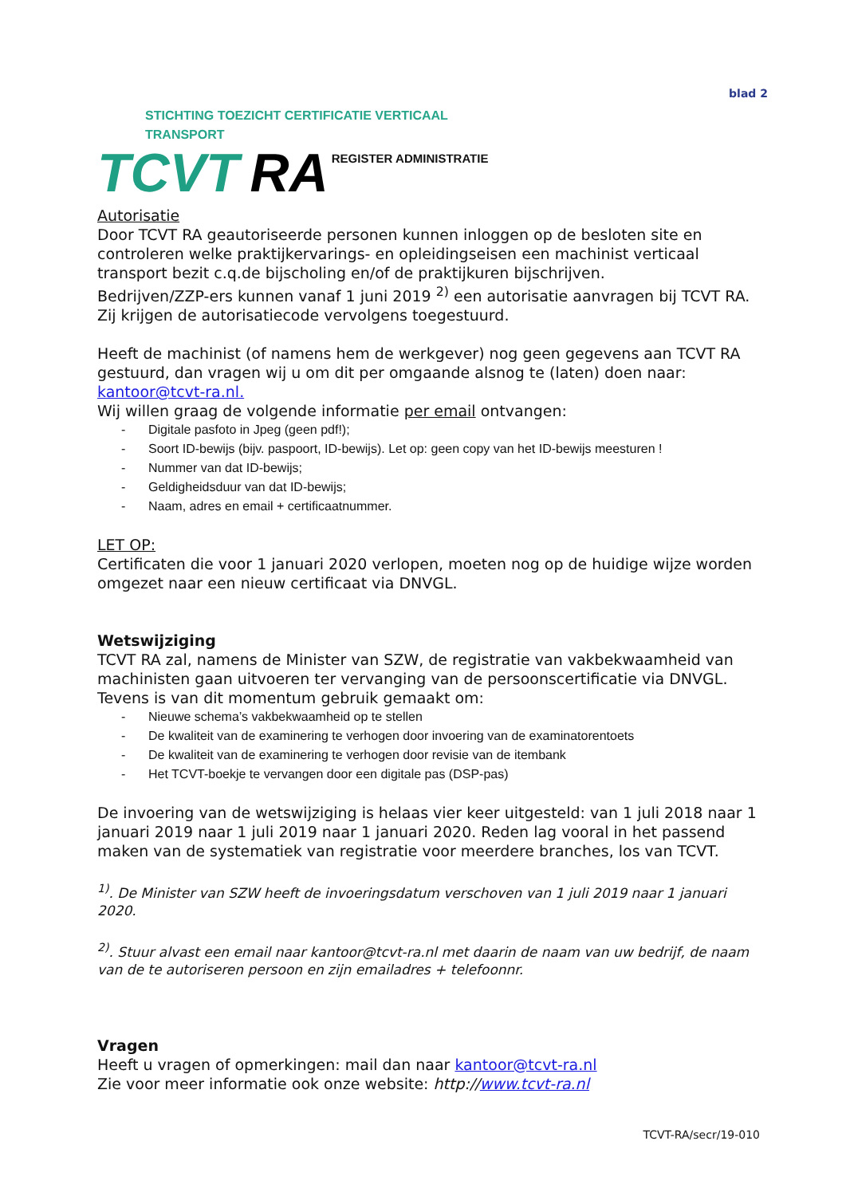blad 2
STICHTING TOEZICHT CERTIFICATIE VERTICAAL TRANSPORT
TCVT RA REGISTER ADMINISTRATIE
Autorisatie
Door TCVT RA geautoriseerde personen kunnen inloggen op de besloten site en controleren welke praktijkervarings- en opleidingseisen een machinist verticaal transport bezit c.q.de bijscholing en/of de praktijkuren bijschrijven.
Bedrijven/ZZP-ers kunnen vanaf 1 juni 2019 <sup>2)</sup> een autorisatie aanvragen bij TCVT RA. Zij krijgen de autorisatiecode vervolgens toegestuurd.
Heeft de machinist (of namens hem de werkgever) nog geen gegevens aan TCVT RA gestuurd, dan vragen wij u om dit per omgaande alsnog te (laten) doen naar: kantoor@tcvt-ra.nl.
Wij willen graag de volgende informatie per email ontvangen:
- Digitale pasfoto in Jpeg (geen pdf!);
- Soort ID-bewijs (bijv. paspoort, ID-bewijs). Let op: geen copy van het ID-bewijs meesturen !
- Nummer van dat ID-bewijs;
- Geldigheidsduur van dat ID-bewijs;
- Naam, adres en email + certificaatnummer.
LET OP:
Certificaten die voor 1 januari 2020 verlopen, moeten nog op de huidige wijze worden omgezet naar een nieuw certificaat via DNVGL.
Wetswijziging
TCVT RA zal, namens de Minister van SZW, de registratie van vakbekwaamheid van machinisten gaan uitvoeren ter vervanging van de persoonscertificatie via DNVGL. Tevens is van dit momentum gebruik gemaakt om:
- Nieuwe schema’s vakbekwaamheid op te stellen
- De kwaliteit van de examinering te verhogen door invoering van de examinatorentoets
- De kwaliteit van de examinering te verhogen door revisie van de itembank
- Het TCVT-boekje te vervangen door een digitale pas (DSP-pas)
De invoering van de wetswijziging is helaas vier keer uitgesteld: van 1 juli 2018 naar 1 januari 2019 naar 1 juli 2019 naar 1 januari 2020. Reden lag vooral in het passend maken van de systematiek van registratie voor meerdere branches, los van TCVT.
<sup>1)</sup>. De Minister van SZW heeft de invoeringsdatum verschoven van 1 juli 2019 naar 1 januari 2020.
<sup>2)</sup>. Stuur alvast een email naar kantoor@tcvt-ra.nl met daarin de naam van uw bedrijf, de naam van de te autoriseren persoon en zijn emailadres + telefoonnr.
Vragen
Heeft u vragen of opmerkingen: mail dan naar kantoor@tcvt-ra.nl
Zie voor meer informatie ook onze website: http://www.tcvt-ra.nl
TCVT-RA/secr/19-010